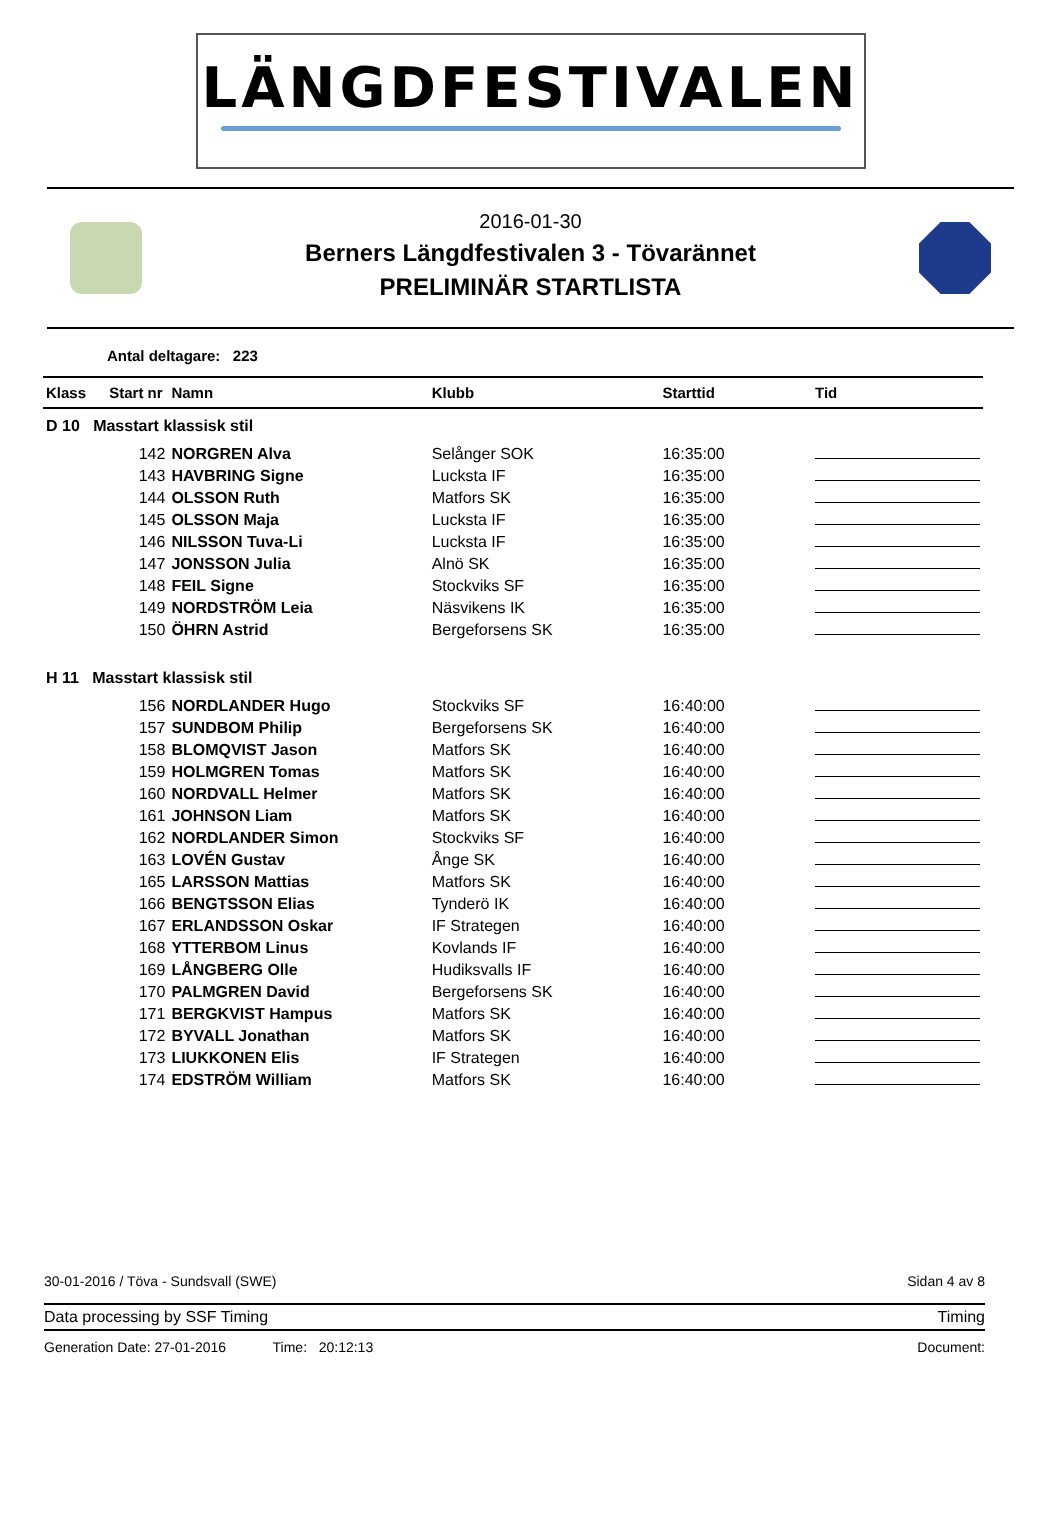LÄNGDFESTIVALEN
2016-01-30
Berners Längdfestivalen 3 - Tövarännet
PRELIMINÄR STARTLISTA
Antal deltagare: 223
| Klass | Start nr | Namn | Klubb | Starttid | Tid |
| --- | --- | --- | --- | --- | --- |
| D 10 Masstart klassisk stil | | | | | |
| | 142 | NORGREN Alva | Selånger SOK | 16:35:00 | |
| | 143 | HAVBRING Signe | Lucksta IF | 16:35:00 | |
| | 144 | OLSSON Ruth | Matfors SK | 16:35:00 | |
| | 145 | OLSSON Maja | Lucksta IF | 16:35:00 | |
| | 146 | NILSSON Tuva-Li | Lucksta IF | 16:35:00 | |
| | 147 | JONSSON Julia | Alnö SK | 16:35:00 | |
| | 148 | FEIL Signe | Stockviks SF | 16:35:00 | |
| | 149 | NORDSTRÖM Leia | Näsvikens IK | 16:35:00 | |
| | 150 | ÖHRN Astrid | Bergeforsens SK | 16:35:00 | |
| H 11 Masstart klassisk stil | | | | | |
| | 156 | NORDLANDER Hugo | Stockviks SF | 16:40:00 | |
| | 157 | SUNDBOM Philip | Bergeforsens SK | 16:40:00 | |
| | 158 | BLOMQVIST Jason | Matfors SK | 16:40:00 | |
| | 159 | HOLMGREN Tomas | Matfors SK | 16:40:00 | |
| | 160 | NORDVALL Helmer | Matfors SK | 16:40:00 | |
| | 161 | JOHNSON Liam | Matfors SK | 16:40:00 | |
| | 162 | NORDLANDER Simon | Stockviks SF | 16:40:00 | |
| | 163 | LOVÉN Gustav | Ånge SK | 16:40:00 | |
| | 165 | LARSSON Mattias | Matfors SK | 16:40:00 | |
| | 166 | BENGTSSON Elias | Tynderö IK | 16:40:00 | |
| | 167 | ERLANDSSON Oskar | IF Strategen | 16:40:00 | |
| | 168 | YTTERBOM Linus | Kovlands IF | 16:40:00 | |
| | 169 | LÅNGBERG Olle | Hudiksvalls IF | 16:40:00 | |
| | 170 | PALMGREN David | Bergeforsens SK | 16:40:00 | |
| | 171 | BERGKVIST Hampus | Matfors SK | 16:40:00 | |
| | 172 | BYVALL Jonathan | Matfors SK | 16:40:00 | |
| | 173 | LIUKKONEN Elis | IF Strategen | 16:40:00 | |
| | 174 | EDSTRÖM William | Matfors SK | 16:40:00 | |
30-01-2016 / Töva - Sundsvall (SWE) Sidan 4 av 8
Data processing by SSF Timing Timing
Generation Date: 27-01-2016 Time: 20:12:13 Document: